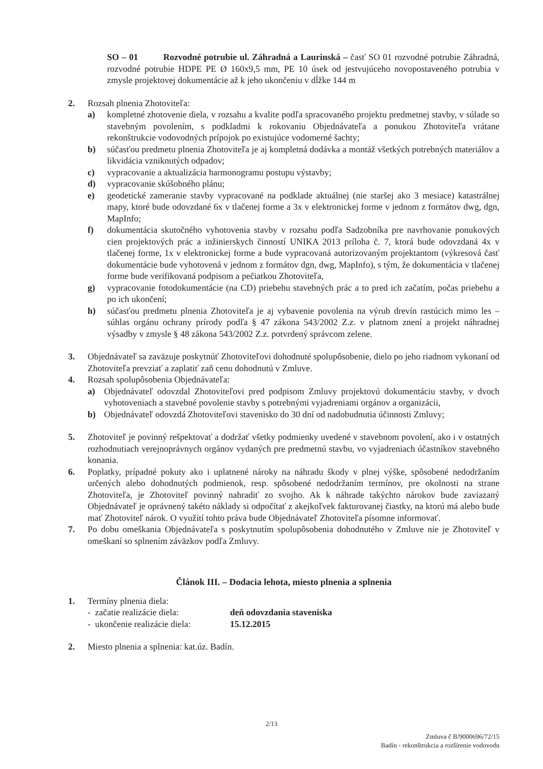SO – 01 Rozvodné potrubie ul. Záhradná a Laurinská – časť SO 01 rozvodné potrubie Záhradná, rozvodné potrubie HDPE PE Ø 160x9,5 mm, PE 10 úsek od jestvujúceho novopostaveného potrubia v zmysle projektovej dokumentácie až k jeho ukončeniu v dĺžke 144 m
2. Rozsah plnenia Zhotoviteľa:
a) kompletné zhotovenie diela, v rozsahu a kvalite podľa spracovaného projektu predmetnej stavby, v súlade so stavebným povolením, s podkladmi k rokovaniu Objednávateľa a ponukou Zhotoviteľa vrátane rekonštrukcie vodovodných prípojok po existujúce vodomerné šachty;
b) súčasťou predmetu plnenia Zhotoviteľa je aj kompletná dodávka a montáž všetkých potrebných materiálov a likvidácia vzniknutých odpadov;
c) vypracovanie a aktualizácia harmonogramu postupu výstavby;
d) vypracovanie skúšobného plánu;
e) geodetické zameranie stavby vypracované na podklade aktuálnej (nie staršej ako 3 mesiace) katastrálnej mapy, ktoré bude odovzdané 6x v tlačenej forme a 3x v elektronickej forme v jednom z formátov dwg, dgn, MapInfo;
f) dokumentácia skutočného vyhotovenia stavby v rozsahu podľa Sadzobníka pre navrhovanie ponukových cien projektových prác a inžinierskych činností UNIKA 2013 príloha č. 7, ktorá bude odovzdaná 4x v tlačenej forme, 1x v elektronickej forme a bude vypracovaná autorizovaným projektantom (výkresová časť dokumentácie bude vyhotovená v jednom z formátov dgn, dwg, MapInfo), s tým, že dokumentácia v tlačenej forme bude verifikovaná podpisom a pečiatkou Zhotoviteľa,
g) vypracovanie fotodokumentácie (na CD) priebehu stavebných prác a to pred ich začatím, počas priebehu a po ich ukončení;
h) súčasťou predmetu plnenia Zhotoviteľa je aj vybavenie povolenia na výrub drevín rastúcich mimo les – súhlas orgánu ochrany prírody podľa § 47 zákona 543/2002 Z.z. v platnom znení a projekt náhradnej výsadby v zmysle § 48 zákona 543/2002 Z.z. potvrdený správcom zelene.
3. Objednávateľ sa zaväzuje poskytnúť Zhotoviteľovi dohodnuté spolupôsobenie, dielo po jeho riadnom vykonaní od Zhotoviteľa prevziať a zaplatiť zaň cenu dohodnutú v Zmluve.
4. Rozsah spolupôsobenia Objednávateľa:
a) Objednávateľ odovzdal Zhotoviteľovi pred podpisom Zmluvy projektovú dokumentáciu stavby, v dvoch vyhotoveniach a stavebné povolenie stavby s potrebnými vyjadreniami orgánov a organizácii,
b) Objednávateľ odovzdá Zhotoviteľovi stavenisko do 30 dní od nadobudnutia účinnosti Zmluvy;
5. Zhotoviteľ je povinný rešpektovať a dodržať všetky podmienky uvedené v stavebnom povolení, ako i v ostatných rozhodnutiach verejnoprávnych orgánov vydaných pre predmetnú stavbu, vo vyjadreniach účastníkov stavebného konania.
6. Poplatky, prípadné pokuty ako i uplatnené nároky na náhradu škody v plnej výške, spôsobené nedodržaním určených alebo dohodnutých podmienok, resp. spôsobené nedodržaním termínov, pre okolnosti na strane Zhotoviteľa, je Zhotoviteľ povinný nahradiť zo svojho. Ak k náhrade takýchto nárokov bude zaviazaný Objednávateľ je oprávnený takéto náklady si odpočítať z akejkoľvek fakturovanej čiastky, na ktorú má alebo bude mať Zhotoviteľ nárok. O využití tohto práva bude Objednávateľ Zhotoviteľa písomne informovať.
7. Po dobu omeškania Objednávateľa s poskytnutím spolupôsobenia dohodnutého v Zmluve nie je Zhotoviteľ v omeškaní so splnením záväzkov podľa Zmluvy.
Článok III. – Dodacia lehota, miesto plnenia a splnenia
1. Termíny plnenia diela:
- začatie realizácie diela: deň odovzdania staveniska
- ukončenie realizácie diela: 15.12.2015
2. Miesto plnenia a splnenia: kat.úz. Badín.
2/13
Zmluva č B/9000696/72/15
Badín - rekonštrukcia a rozšírenie vodovodu